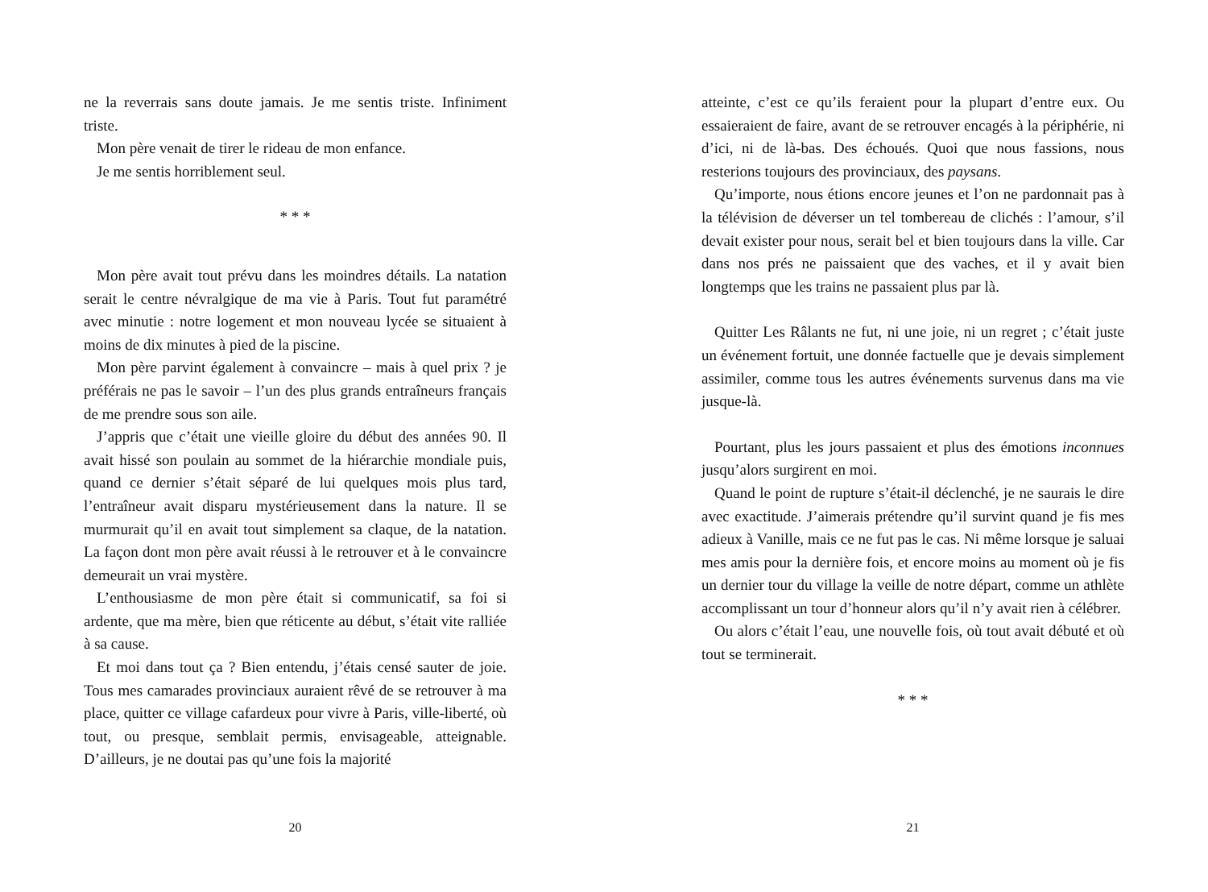ne la reverrais sans doute jamais. Je me sentis triste. Infiniment triste.
Mon père venait de tirer le rideau de mon enfance.
Je me sentis horriblement seul.
* * *
Mon père avait tout prévu dans les moindres détails. La natation serait le centre névralgique de ma vie à Paris. Tout fut paramétré avec minutie : notre logement et mon nouveau lycée se situaient à moins de dix minutes à pied de la piscine.
Mon père parvint également à convaincre – mais à quel prix ? je préférais ne pas le savoir – l’un des plus grands entraîneurs français de me prendre sous son aile.
J’appris que c’était une vieille gloire du début des années 90. Il avait hissé son poulain au sommet de la hiérarchie mondiale puis, quand ce dernier s’était séparé de lui quelques mois plus tard, l’entraîneur avait disparu mystérieusement dans la nature. Il se murmurait qu’il en avait tout simplement sa claque, de la natation. La façon dont mon père avait réussi à le retrouver et à le convaincre demeurait un vrai mystère.
L’enthousiasme de mon père était si communicatif, sa foi si ardente, que ma mère, bien que réticente au début, s’était vite ralliée à sa cause.
Et moi dans tout ça ? Bien entendu, j’étais censé sauter de joie. Tous mes camarades provinciaux auraient rêvé de se retrouver à ma place, quitter ce village cafardeux pour vivre à Paris, ville-liberté, où tout, ou presque, semblait permis, envisageable, atteignable. D’ailleurs, je ne doutai pas qu’une fois la majorité
20
atteinte, c’est ce qu’ils feraient pour la plupart d’entre eux. Ou essaieraient de faire, avant de se retrouver encagés à la périphérie, ni d’ici, ni de là-bas. Des échoués. Quoi que nous fassions, nous resterions toujours des provinciaux, des paysans.
Qu’importe, nous étions encore jeunes et l’on ne pardonnait pas à la télévision de déverser un tel tombereau de clichés : l’amour, s’il devait exister pour nous, serait bel et bien toujours dans la ville. Car dans nos prés ne paissaient que des vaches, et il y avait bien longtemps que les trains ne passaient plus par là.
Quitter Les Râlants ne fut, ni une joie, ni un regret ; c’était juste un événement fortuit, une donnée factuelle que je devais simplement assimiler, comme tous les autres événements survenus dans ma vie jusque-là.
Pourtant, plus les jours passaient et plus des émotions inconnues jusqu’alors surgirent en moi.
Quand le point de rupture s’était-il déclenché, je ne saurais le dire avec exactitude. J’aimerais prétendre qu’il survint quand je fis mes adieux à Vanille, mais ce ne fut pas le cas. Ni même lorsque je saluai mes amis pour la dernière fois, et encore moins au moment où je fis un dernier tour du village la veille de notre départ, comme un athlète accomplissant un tour d’honneur alors qu’il n’y avait rien à célébrer.
Ou alors c’était l’eau, une nouvelle fois, où tout avait débuté et où tout se terminerait.
* * *
21